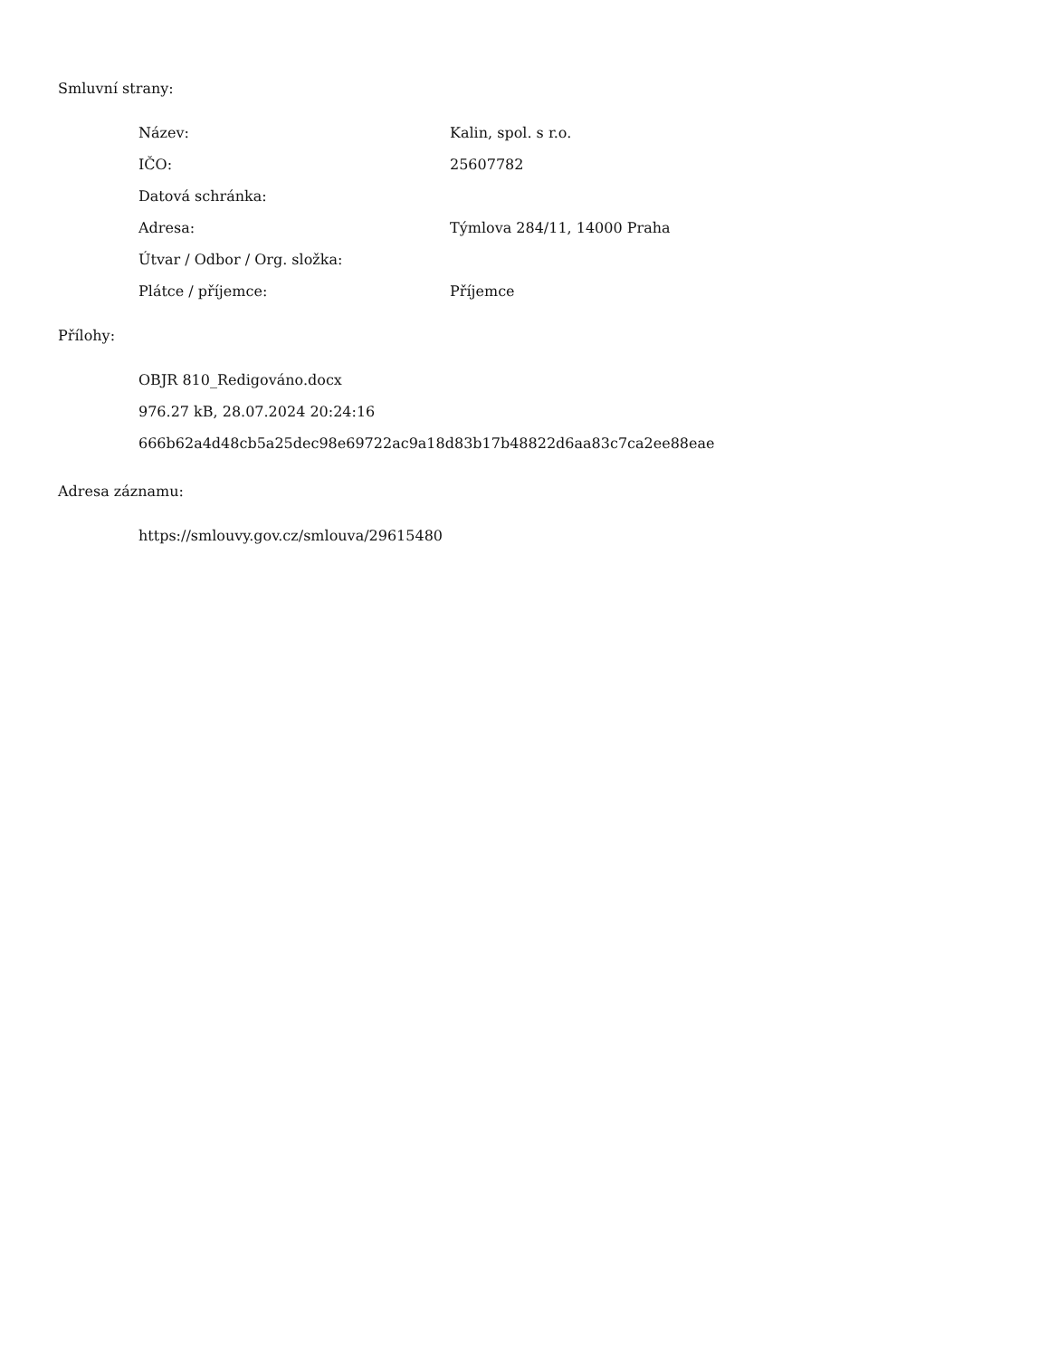Smluvní strany:
| Název: | Kalin, spol. s r.o. |
| IČO: | 25607782 |
| Datová schránka: | |
| Adresa: | Týmlova 284/11, 14000 Praha |
| Útvar / Odbor / Org. složka: | |
| Plátce / příjemce: | Příjemce |
Přílohy:
OBJR 810_Redigováno.docx
976.27 kB, 28.07.2024 20:24:16
666b62a4d48cb5a25dec98e69722ac9a18d83b17b48822d6aa83c7ca2ee88eae
Adresa záznamu:
https://smlouvy.gov.cz/smlouva/29615480